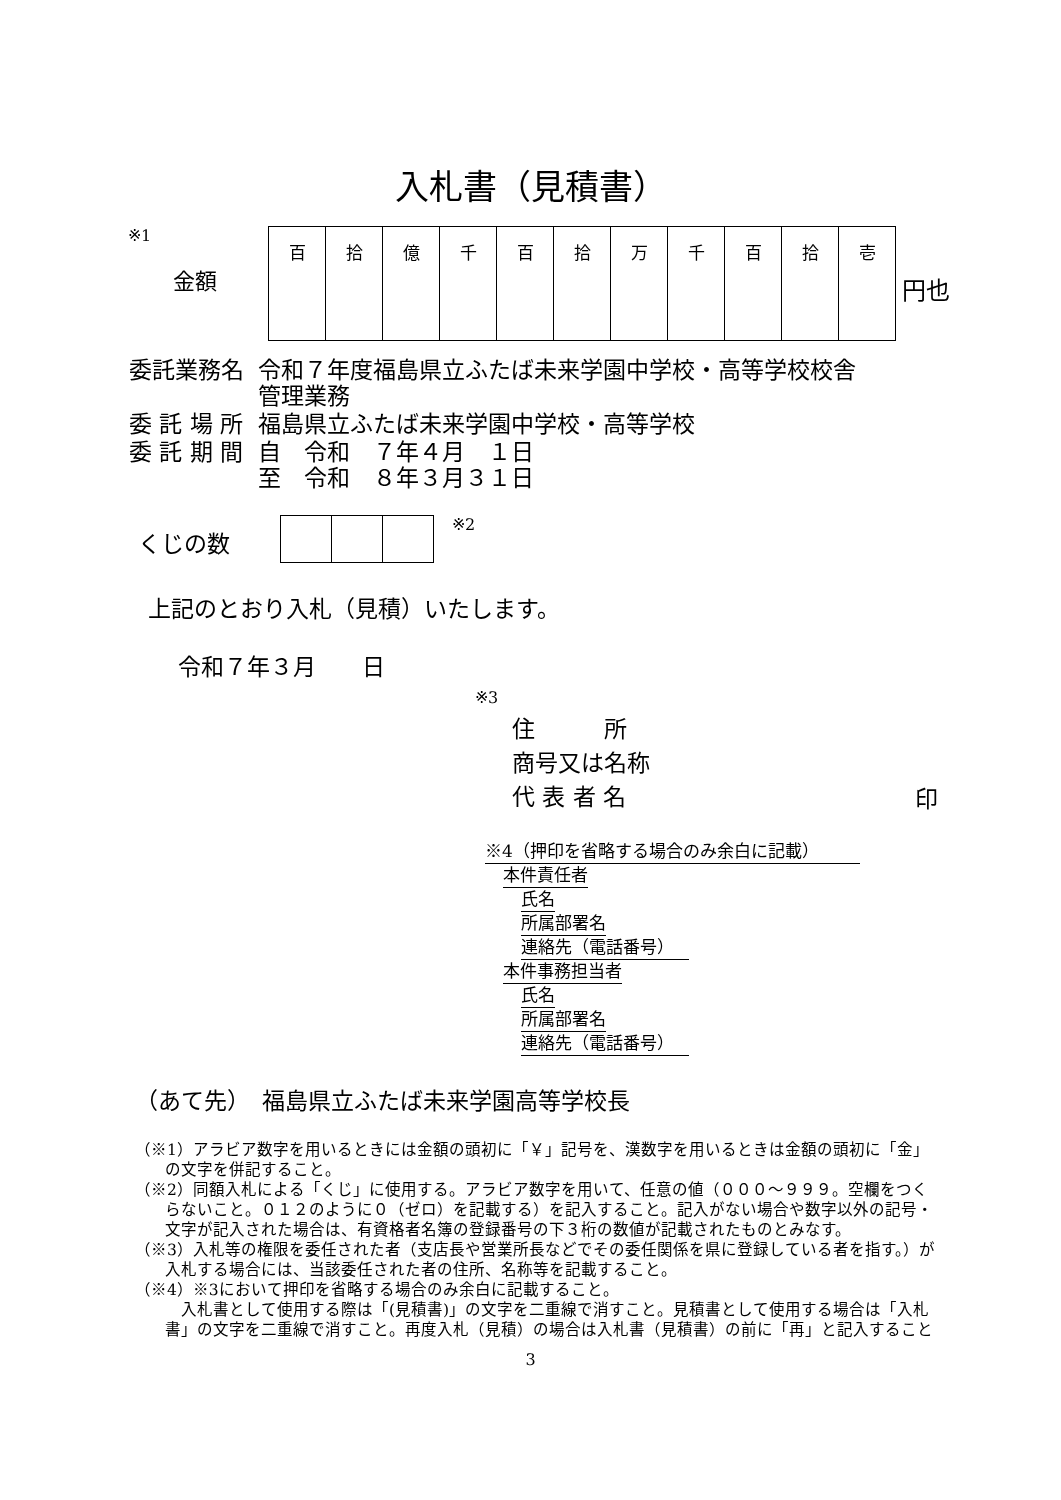入札書（見積書）
※1
金額
| 百 | 拾 | 億 | 千 | 百 | 拾 | 万 | 千 | 百 | 拾 | 壱 |
円也
| 委託業務名 | 令和７年度福島県立ふたば未来学園中学校・高等学校校舎 管理業務 |
| 委 託 場 所 | 福島県立ふたば未来学園中学校・高等学校 |
| 委 託 期 間 | 自 令和 ７年４月 １日 至 令和 ８年３月３１日 |
くじの数 ※2
上記のとおり入札（見積）いたします。
令和７年３月　　日
※3
住　　　所
商号又は名称
代 表 者 名
印
※4（押印を省略する場合のみ余白に記載）
本件責任者
氏名
所属部署名
連絡先（電話番号）
本件事務担当者
氏名
所属部署名
連絡先（電話番号）
（あて先）　福島県立ふたば未来学園高等学校長
（※1）アラビア数字を用いるときには金額の頭初に「￥」記号を、漢数字を用いるときは金額の頭初に「金」の文字を併記すること。
（※2）同額入札による「くじ」に使用する。アラビア数字を用いて、任意の値（０００～９９９。空欄をつくらないこと。０１２のように０（ゼロ）を記載する）を記入すること。記入がない場合や数字以外の記号・文字が記入された場合は、有資格者名簿の登録番号の下３桁の数値が記載されたものとみなす。
（※3）入札等の権限を委任された者（支店長や営業所長などでその委任関係を県に登録している者を指す。）が入札する場合には、当該委任された者の住所、名称等を記載すること。
（※4）※3において押印を省略する場合のみ余白に記載すること。
　入札書として使用する際は「(見積書)」の文字を二重線で消すこと。見積書として使用する場合は「入札書」の文字を二重線で消すこと。再度入札（見積）の場合は入札書（見積書）の前に「再」と記入すること
3